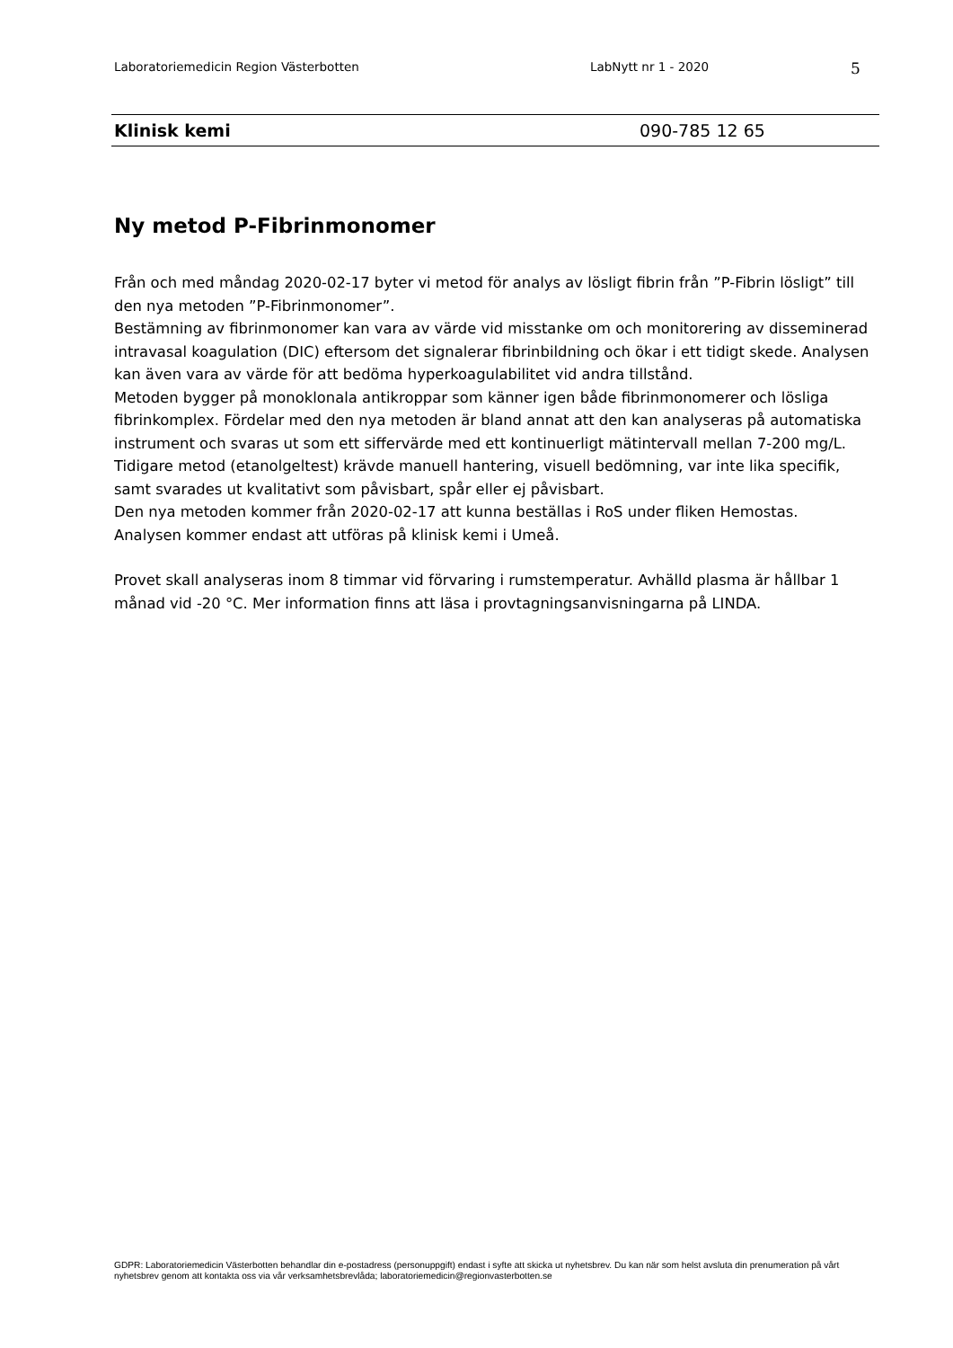Laboratoriemedicin Region Västerbotten LabNytt nr 1 - 2020 5
Klinisk kemi 090-785 12 65
Ny metod P-Fibrinmonomer
Från och med måndag 2020-02-17 byter vi metod för analys av lösligt fibrin från ”P-Fibrin lösligt” till den nya metoden ”P-Fibrinmonomer”.
Bestämning av fibrinmonomer kan vara av värde vid misstanke om och monitorering av disseminerad intravasal koagulation (DIC) eftersom det signalerar fibrinbildning och ökar i ett tidigt skede. Analysen kan även vara av värde för att bedöma hyperkoagulabilitet vid andra tillstånd.
Metoden bygger på monoklonala antikroppar som känner igen både fibrinmonomerer och lösliga fibrinkomplex. Fördelar med den nya metoden är bland annat att den kan analyseras på automatiska instrument och svaras ut som ett siffervärde med ett kontinuerligt mätintervall mellan 7-200 mg/L. Tidigare metod (etanolgeltest) krävde manuell hantering, visuell bedömning, var inte lika specifik, samt svarades ut kvalitativt som påvisbart, spår eller ej påvisbart.
Den nya metoden kommer från 2020-02-17 att kunna beställas i RoS under fliken Hemostas.
Analysen kommer endast att utföras på klinisk kemi i Umeå.
Provet skall analyseras inom 8 timmar vid förvaring i rumstemperatur. Avhälld plasma är hållbar 1 månad vid -20 °C. Mer information finns att läsa i provtagningsanvisningarna på LINDA.
GDPR: Laboratoriemedicin Västerbotten behandlar din e-postadress (personuppgift) endast i syfte att skicka ut nyhetsbrev. Du kan när som helst avsluta din prenumeration på vårt nyhetsbrev genom att kontakta oss via vår verksamhetsbrevlåda; laboratoriemedicin@regionvasterbotten.se